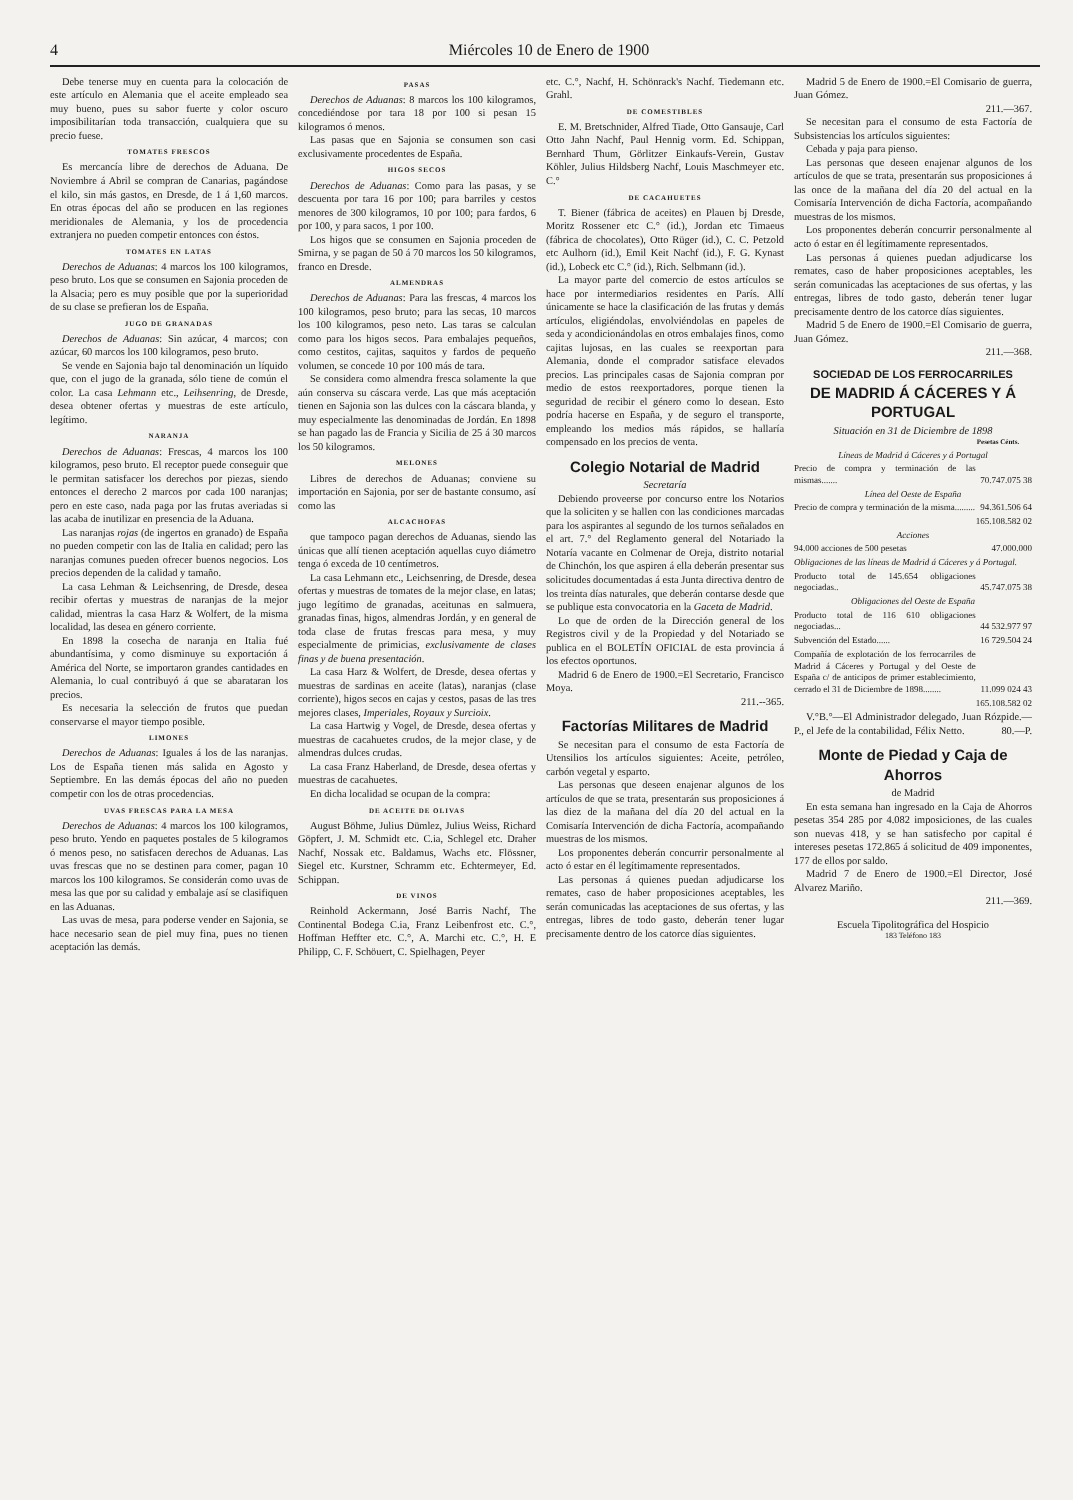4 Miércoles 10 de Enero de 1900
Debe tenerse muy en cuenta para la colocación de este artículo en Alemania que el aceite empleado sea muy bueno, pues su sabor fuerte y color oscuro imposibilitarían toda transacción, cualquiera que su precio fuese.
TOMATES FRESCOS
Es mercancía libre de derechos de Aduana. De Noviembre á Abril se compran de Canarias, pagándose el kilo, sin más gastos, en Dresde, de 1 á 1,60 marcos. En otras épocas del año se producen en las regiones meridionales de Alemania, y los de procedencia extranjera no pueden competir entonces con éstos.
TOMATES EN LATAS
Derechos de Aduanas: 4 marcos los 100 kilogramos, peso bruto. Los que se consumen en Sajonia proceden de la Alsacia; pero es muy posible que por la superioridad de su clase se prefieran los de España.
JUGO DE GRANADAS
Derechos de Aduanas: Sin azúcar, 4 marcos; con azúcar, 60 marcos los 100 kilogramos, peso bruto.
Se vende en Sajonia bajo tal denominación un líquido que, con el jugo de la granada, sólo tiene de común el color. La casa Lehmann etc., Leihsenring, de Dresde, desea obtener ofertas y muestras de este artículo, legítimo.
NARANJA
Derechos de Aduanas: Frescas, 4 marcos los 100 kilogramos, peso bruto. El receptor puede conseguir que le permitan satisfacer los derechos por piezas, siendo entonces el derecho 2 marcos por cada 100 naranjas; pero en este caso, nada paga por las frutas averiadas si las acaba de inutilizar en presencia de la Aduana.
Las naranjas rojas (de ingertos en granado) de España no pueden competir con las de Italia en calidad; pero las naranjas comunes pueden ofrecer buenos negocios. Los precios dependen de la calidad y tamaño.
La casa Lehman & Leichsenring, de Dresde, desea recibir ofertas y muestras de naranjas de la mejor calidad, mientras la casa Harz & Wolfert, de la misma localidad, las desea en género corriente.
En 1898 la cosecha de naranja en Italia fué abundantísima, y como disminuye su exportación á América del Norte, se importaron grandes cantidades en Alemania, lo cual contribuyó á que se abarataran los precios.
Es necesaria la selección de frutos que puedan conservarse el mayor tiempo posible.
LIMONES
Derechos de Aduanas: Iguales á los de las naranjas. Los de España tienen más salida en Agosto y Septiembre. En las demás épocas del año no pueden competir con los de otras procedencias.
UVAS FRESCAS PARA LA MESA
Derechos de Aduanas: 4 marcos los 100 kilogramos, peso bruto. Yendo en paquetes postales de 5 kilogramos ó menos peso, no satisfacen derechos de Aduanas. Las uvas frescas que no se destinen para comer, pagan 10 marcos los 100 kilogramos. Se considerán como uvas de mesa las que por su calidad y embalaje así se clasifiquen en las Aduanas.
Las uvas de mesa, para poderse vender en Sajonia, se hace necesario sean de piel muy fina, pues no tienen aceptación las demás.
PASAS
Derechos de Aduanas: 8 marcos los 100 kilogramos, concediéndose por tara 18 por 100 si pesan 15 kilogramos ó menos.
Las pasas que en Sajonia se consumen son casi exclusivamente procedentes de España.
HIGOS SECOS
Derechos de Aduanas: Como para las pasas, y se descuenta por tara 16 por 100; para barriles y cestos menores de 300 kilogramos, 10 por 100; para fardos, 6 por 100, y para sacos, 1 por 100.
Los higos que se consumen en Sajonia proceden de Smirna, y se pagan de 50 á 70 marcos los 50 kilogramos, franco en Dresde.
ALMENDRAS
Derechos de Aduanas: Para las frescas, 4 marcos los 100 kilogramos, peso bruto; para las secas, 10 marcos los 100 kilogramos, peso neto. Las taras se calculan como para los higos secos. Para embalajes pequeños, como cestitos, cajitas, saquitos y fardos de pequeño volumen, se concede 10 por 100 más de tara.
Se considera como almendra fresca solamente la que aún conserva su cáscara verde. Las que más aceptación tienen en Sajonia son las dulces con la cáscara blanda, y muy especialmente las denominadas de Jordán. En 1898 se han pagado las de Francia y Sicilia de 25 á 30 marcos los 50 kilogramos.
MELONES
Libres de derechos de Aduanas; conviene su importación en Sajonia, por ser de bastante consumo, así como las
ALCACHOFAS
que tampoco pagan derechos de Aduanas, siendo las únicas que allí tienen aceptación aquellas cuyo diámetro tenga ó exceda de 10 centímetros.
La casa Lehmann etc., Leichsenring, de Dresde, desea ofertas y muestras de tomates de la mejor clase, en latas; jugo legítimo de granadas, aceitunas en salmuera, granadas finas, higos, almendras Jordán, y en general de toda clase de frutas frescas para mesa, y muy especialmente de primicias, exclusivamente de clases finas y de buena presentación.
La casa Harz & Wolfert, de Dresde, desea ofertas y muestras de sardinas en aceite (latas), naranjas (clase corriente), higos secos en cajas y cestos, pasas de las tres mejores clases, Imperiales, Royaux y Surcioix.
La casa Hartwig y Vogel, de Dresde, desea ofertas y muestras de cacahuetes crudos, de la mejor clase, y de almendras dulces crudas.
La casa Franz Haberland, de Dresde, desea ofertas y muestras de cacahuetes.
En dicha localidad se ocupan de la compra:
DE ACEITE DE OLIVAS
August Böhme, Julius Dümlez, Julius Weiss, Richard Göpfert, J. M. Schmidt etc. C.ia, Schlegel etc. Draher Nachf, Nossak etc. Baldamus, Wachs etc. Flössner, Siegel etc. Kurstner, Schramm etc. Echtermeyer, Ed. Schippan.
DE VINOS
Reinhold Ackermann, José Barris Nachf, The Continental Bodega C.ia, Franz Leibenfrost etc. C.°, Hoffman Heffter etc. C.°, A. Marchi etc. C.°, H. E Philipp, C. F. Schöuert, C. Spielhagen, Peyer
etc. C.°, Nachf, H. Schönrack's Nachf. Tiedemann etc. Grahl.
DE COMESTIBLES
E. M. Bretschnider, Alfred Tiade, Otto Gansauje, Carl Otto Jahn Nachf, Paul Hennig vorm. Ed. Schippan, Bernhard Thum, Görlitzer Einkaufs-Verein, Gustav Köhler, Julius Hildsberg Nachf, Louis Maschmeyer etc. C.°
DE CACAHUETES
T. Biener (fábrica de aceites) en Plauen bj Dresde, Moritz Rossener etc C.° (id.), Jordan etc Timaeus (fábrica de chocolates), Otto Rüger (id.), C. C. Petzold etc Aulhorn (id.), Emil Keit Nachf (id.), F. G. Kynast (id.), Lobeck etc C.° (id.), Rich. Selbmann (id.).
La mayor parte del comercio de estos artículos se hace por intermediarios residentes en París. Allí únicamente se hace la clasificación de las frutas y demás artículos, eligiéndolas, envolviéndolas en papeles de seda y acondicionándolas en otros embalajes finos, como cajitas lujosas, en las cuales se reexportan para Alemania, donde el comprador satisface elevados precios. Las principales casas de Sajonia compran por medio de estos reexportadores, porque tienen la seguridad de recibir el género como lo desean. Esto podría hacerse en España, y de seguro el transporte, empleando los medios más rápidos, se hallaría compensado en los precios de venta.
Colegio Notarial de Madrid
Secretaría
Debiendo proveerse por concurso entre los Notarios que la soliciten y se hallen con las condiciones marcadas para los aspirantes al segundo de los turnos señalados en el art. 7.° del Reglamento general del Notariado la Notaría vacante en Colmenar de Oreja, distrito notarial de Chinchón, los que aspiren á ella deberán presentar sus solicitudes documentadas á esta Junta directiva dentro de los treinta días naturales, que deberán contarse desde que se publique esta convocatoria en la Gaceta de Madrid.
Lo que de orden de la Dirección general de los Registros civil y de la Propiedad y del Notariado se publica en el BOLETÍN OFICIAL de esta provincia á los efectos oportunos.
Madrid 6 de Enero de 1900.=El Secretario, Francisco Moya.
211.--365.
Factorías Militares de Madrid
Se necesitan para el consumo de esta Factoría de Utensilios los artículos siguientes: Aceite, petróleo, carbón vegetal y esparto.
Las personas que deseen enajenar algunos de los artículos de que se trata, presentarán sus proposiciones á las diez de la mañana del día 20 del actual en la Comisaría Intervención de dicha Factoría, acompañando muestras de los mismos.
Los proponentes deberán concurrir personalmente al acto ó estar en él legítimamente representados.
Las personas á quienes puedan adjudicarse los remates, caso de haber proposiciones aceptables, les serán comunicadas las aceptaciones de sus ofertas, y las entregas, libres de todo gasto, deberán tener lugar precisamente dentro de los catorce días siguientes.
Madrid 5 de Enero de 1900.=El Comisario de guerra, Juan Gómez.
211.—367.
Se necesitan para el consumo de esta Factoría de Subsistencias los artículos siguientes:
Cebada y paja para pienso.
Las personas que deseen enajenar algunos de los artículos de que se trata, presentarán sus proposiciones á las once de la mañana del día 20 del actual en la Comisaría Intervención de dicha Factoría, acompañando muestras de los mismos.
Los proponentes deberán concurrir personalmente al acto ó estar en él legítimamente representados.
Las personas á quienes puedan adjudicarse los remates, caso de haber proposiciones aceptables, les serán comunicadas las aceptaciones de sus ofertas, y las entregas, libres de todo gasto, deberán tener lugar precisamente dentro de los catorce días siguientes.
Madrid 5 de Enero de 1900.=El Comisario de guerra, Juan Gómez.
211.—368.
SOCIEDAD DE LOS FERROCARRILES
DE MADRID Á CÁCERES Y Á PORTUGAL
Situación en 31 de Diciembre de 1898
| | Pesetas Cénts. |
| --- | --- |
| Líneas de Madrid á Cáceres y á Portugal | |
| Precio de compra y terminación de las mismas....... | 70.747.075 38 |
| Línea del Oeste de España | |
| Precio de compra y terminación de la misma......... | 94.361.506 64 |
| | 165.108.582 02 |
| Acciones | |
| 94.000 acciones de 500 pesetas | 47.000.000 |
| Obligaciones de las líneas de Madrid á Cáceres y á Portugal. | |
| Producto total de 145.654 obligaciones negociadas.. | 45.747.075 38 |
| Obligaciones del Oeste de España | |
| Producto total de 116 610 obligaciones negociadas... | 44 532.977 97 |
| Subvención del Estado...... | 16 729.504 24 |
| Compañía de explotación de los ferrocarriles de Madrid á Cáceres y Portugal y del Oeste de España c/ de anticipos de primer establecimiento, cerrado el 31 de Diciembre de 1898........ | 11.099 024 43 |
| | 165.108.582 02 |
V.°B.°—El Administrador delegado, Juan Rózpide.— P., el Jefe de la contabilidad, Félix Netto. 80.—P.
Monte de Piedad y Caja de Ahorros
de Madrid
En esta semana han ingresado en la Caja de Ahorros pesetas 354 285 por 4.082 imposiciones, de las cuales son nuevas 418, y se han satisfecho por capital é intereses pesetas 172.865 á solicitud de 409 imponentes, 177 de ellos por saldo.
Madrid 7 de Enero de 1900.=El Director, José Alvarez Mariño.
211.—369.
Escuela Tipolitográfica del Hospicio
183 Teléfono 183